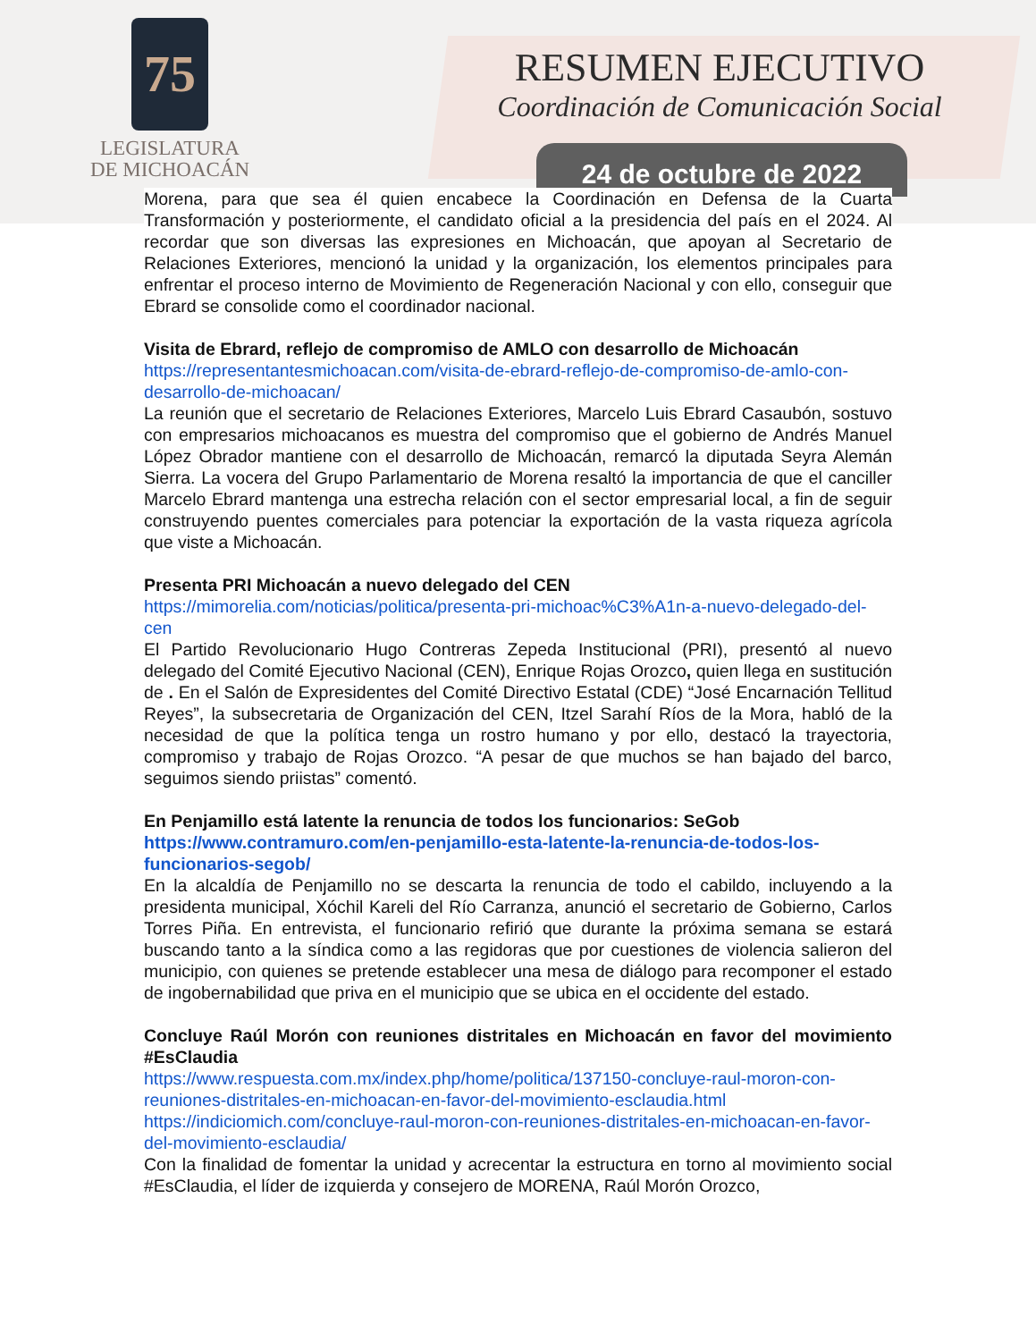75
LEGISLATURA
DE MICHOACÁN
RESUMEN EJECUTIVO
Coordinación de Comunicación Social
24 de octubre de 2022
Morena, para que sea él quien encabece la Coordinación en Defensa de la Cuarta Transformación y posteriormente, el candidato oficial a la presidencia del país en el 2024. Al recordar que son diversas las expresiones en Michoacán, que apoyan al Secretario de Relaciones Exteriores, mencionó la unidad y la organización, los elementos principales para enfrentar el proceso interno de Movimiento de Regeneración Nacional y con ello, conseguir que Ebrard se consolide como el coordinador nacional.
Visita de Ebrard, reflejo de compromiso de AMLO con desarrollo de Michoacán
https://representantesmichoacan.com/visita-de-ebrard-reflejo-de-compromiso-de-amlo-con-desarrollo-de-michoacan/
La reunión que el secretario de Relaciones Exteriores, Marcelo Luis Ebrard Casaubón, sostuvo con empresarios michoacanos es muestra del compromiso que el gobierno de Andrés Manuel López Obrador mantiene con el desarrollo de Michoacán, remarcó la diputada Seyra Alemán Sierra. La vocera del Grupo Parlamentario de Morena resaltó la importancia de que el canciller Marcelo Ebrard mantenga una estrecha relación con el sector empresarial local, a fin de seguir construyendo puentes comerciales para potenciar la exportación de la vasta riqueza agrícola que viste a Michoacán.
Presenta PRI Michoacán a nuevo delegado del CEN
https://mimorelia.com/noticias/politica/presenta-pri-michoac%C3%A1n-a-nuevo-delegado-del-cen
El Partido Revolucionario Hugo Contreras Zepeda Institucional (PRI), presentó al nuevo delegado del Comité Ejecutivo Nacional (CEN), Enrique Rojas Orozco, quien llega en sustitución de . En el Salón de Expresidentes del Comité Directivo Estatal (CDE) “José Encarnación Tellitud Reyes”, la subsecretaria de Organización del CEN, Itzel Sarahí Ríos de la Mora, habló de la necesidad de que la política tenga un rostro humano y por ello, destacó la trayectoria, compromiso y trabajo de Rojas Orozco. “A pesar de que muchos se han bajado del barco, seguimos siendo priistas” comentó.
En Penjamillo está latente la renuncia de todos los funcionarios: SeGob
https://www.contramuro.com/en-penjamillo-esta-latente-la-renuncia-de-todos-los-funcionarios-segob/
En la alcaldía de Penjamillo no se descarta la renuncia de todo el cabildo, incluyendo a la presidenta municipal, Xóchil Kareli del Río Carranza, anunció el secretario de Gobierno, Carlos Torres Piña. En entrevista, el funcionario refirió que durante la próxima semana se estará buscando tanto a la síndica como a las regidoras que por cuestiones de violencia salieron del municipio, con quienes se pretende establecer una mesa de diálogo para recomponer el estado de ingobernabilidad que priva en el municipio que se ubica en el occidente del estado.
Concluye Raúl Morón con reuniones distritales en Michoacán en favor del movimiento #EsClaudia
https://www.respuesta.com.mx/index.php/home/politica/137150-concluye-raul-moron-con-reuniones-distritales-en-michoacan-en-favor-del-movimiento-esclaudia.html
https://indiciomich.com/concluye-raul-moron-con-reuniones-distritales-en-michoacan-en-favor-del-movimiento-esclaudia/
Con la finalidad de fomentar la unidad y acrecentar la estructura en torno al movimiento social #EsClaudia, el líder de izquierda y consejero de MORENA, Raúl Morón Orozco,